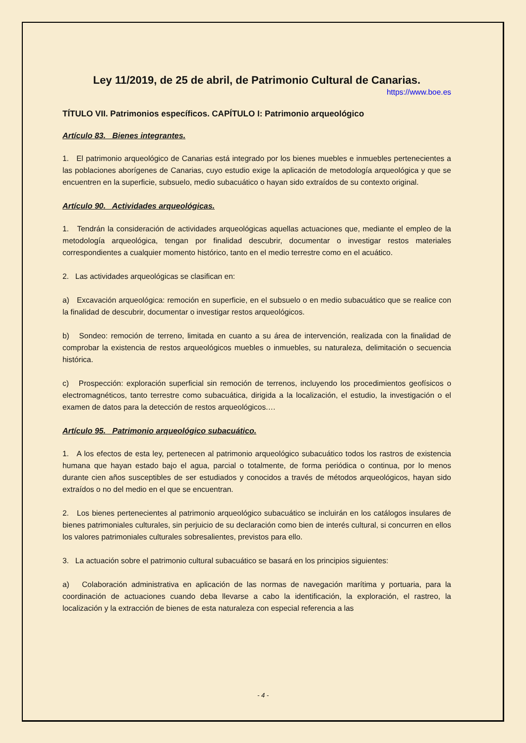Ley 11/2019, de 25 de abril, de Patrimonio Cultural de Canarias.
https://www.boe.es
TÍTULO VII. Patrimonios específicos. CAPÍTULO I: Patrimonio arqueológico
Artículo 83. Bienes integrantes.
1. El patrimonio arqueológico de Canarias está integrado por los bienes muebles e inmuebles pertenecientes a las poblaciones aborígenes de Canarias, cuyo estudio exige la aplicación de metodología arqueológica y que se encuentren en la superficie, subsuelo, medio subacuático o hayan sido extraídos de su contexto original.
Artículo 90. Actividades arqueológicas.
1. Tendrán la consideración de actividades arqueológicas aquellas actuaciones que, mediante el empleo de la metodología arqueológica, tengan por finalidad descubrir, documentar o investigar restos materiales correspondientes a cualquier momento histórico, tanto en el medio terrestre como en el acuático.
2. Las actividades arqueológicas se clasifican en:
a) Excavación arqueológica: remoción en superficie, en el subsuelo o en medio subacuático que se realice con la finalidad de descubrir, documentar o investigar restos arqueológicos.
b) Sondeo: remoción de terreno, limitada en cuanto a su área de intervención, realizada con la finalidad de comprobar la existencia de restos arqueológicos muebles o inmuebles, su naturaleza, delimitación o secuencia histórica.
c) Prospección: exploración superficial sin remoción de terrenos, incluyendo los procedimientos geofísicos o electromagnéticos, tanto terrestre como subacuática, dirigida a la localización, el estudio, la investigación o el examen de datos para la detección de restos arqueológicos.…
Artículo 95. Patrimonio arqueológico subacuático.
1. A los efectos de esta ley, pertenecen al patrimonio arqueológico subacuático todos los rastros de existencia humana que hayan estado bajo el agua, parcial o totalmente, de forma periódica o continua, por lo menos durante cien años susceptibles de ser estudiados y conocidos a través de métodos arqueológicos, hayan sido extraídos o no del medio en el que se encuentran.
2. Los bienes pertenecientes al patrimonio arqueológico subacuático se incluirán en los catálogos insulares de bienes patrimoniales culturales, sin perjuicio de su declaración como bien de interés cultural, si concurren en ellos los valores patrimoniales culturales sobresalientes, previstos para ello.
3. La actuación sobre el patrimonio cultural subacuático se basará en los principios siguientes:
a) Colaboración administrativa en aplicación de las normas de navegación marítima y portuaria, para la coordinación de actuaciones cuando deba llevarse a cabo la identificación, la exploración, el rastreo, la localización y la extracción de bienes de esta naturaleza con especial referencia a las
- 4 -